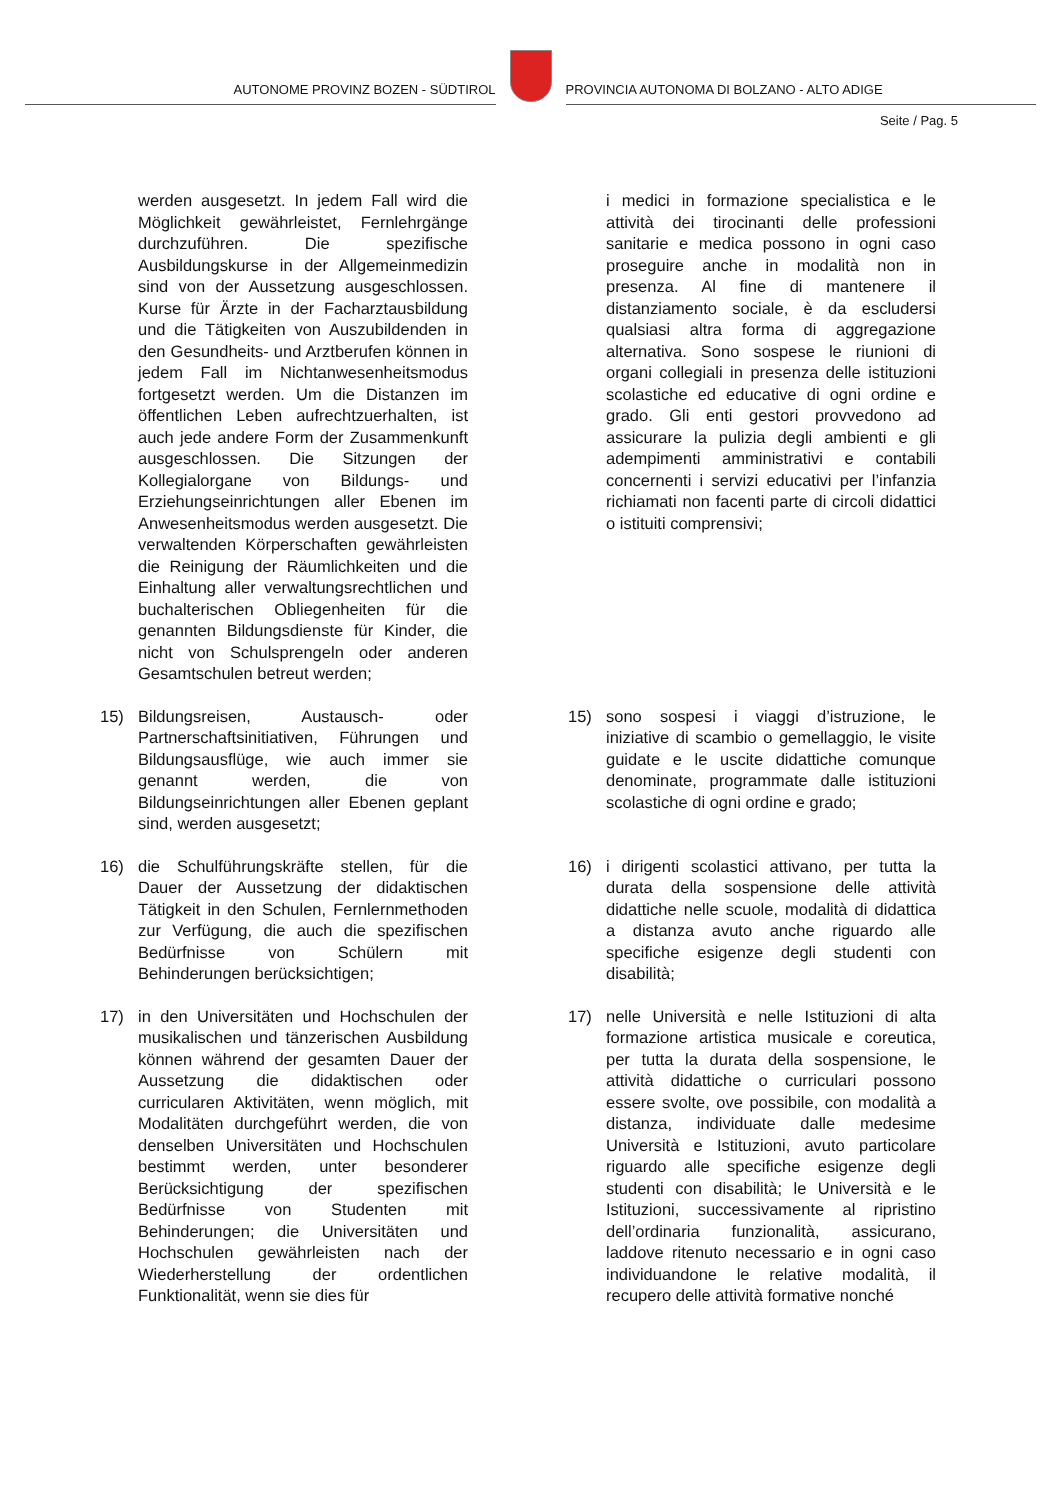AUTONOME PROVINZ BOZEN - SÜDTIROL
PROVINCIA AUTONOMA DI BOLZANO - ALTO ADIGE
Seite / Pag. 5
werden ausgesetzt. In jedem Fall wird die Möglichkeit gewährleistet, Fernlehrgänge durchzuführen. Die spezifische Ausbildungskurse in der Allgemeinmedizin sind von der Aussetzung ausgeschlossen. Kurse für Ärzte in der Facharztausbildung und die Tätigkeiten von Auszubildenden in den Gesundheits- und Arztberufen können in jedem Fall im Nichtanwesenheitsmodus fortgesetzt werden. Um die Distanzen im öffentlichen Leben aufrechtzuerhalten, ist auch jede andere Form der Zusammenkunft ausgeschlossen. Die Sitzungen der Kollegialorgane von Bildungs- und Erziehungseinrichtungen aller Ebenen im Anwesenheitsmodus werden ausgesetzt. Die verwaltenden Körperschaften gewährleisten die Reinigung der Räumlichkeiten und die Einhaltung aller verwaltungsrechtlichen und buchalterischen Obliegenheiten für die genannten Bildungsdienste für Kinder, die nicht von Schulsprengeln oder anderen Gesamtschulen betreut werden;
i medici in formazione specialistica e le attività dei tirocinanti delle professioni sanitarie e medica possono in ogni caso proseguire anche in modalità non in presenza. Al fine di mantenere il distanziamento sociale, è da escludersi qualsiasi altra forma di aggregazione alternativa. Sono sospese le riunioni di organi collegiali in presenza delle istituzioni scolastiche ed educative di ogni ordine e grado. Gli enti gestori provvedono ad assicurare la pulizia degli ambienti e gli adempimenti amministrativi e contabili concernenti i servizi educativi per l’infanzia richiamati non facenti parte di circoli didattici o istituiti comprensivi;
15) Bildungsreisen, Austausch- oder Partnerschaftsinitiativen, Führungen und Bildungsausflüge, wie auch immer sie genannt werden, die von Bildungseinrichtungen aller Ebenen geplant sind, werden ausgesetzt;
15) sono sospesi i viaggi d’istruzione, le iniziative di scambio o gemellaggio, le visite guidate e le uscite didattiche comunque denominate, programmate dalle istituzioni scolastiche di ogni ordine e grado;
16) die Schulführungskräfte stellen, für die Dauer der Aussetzung der didaktischen Tätigkeit in den Schulen, Fernlernmethoden zur Verfügung, die auch die spezifischen Bedürfnisse von Schülern mit Behinderungen berücksichtigen;
16) i dirigenti scolastici attivano, per tutta la durata della sospensione delle attività didattiche nelle scuole, modalità di didattica a distanza avuto anche riguardo alle specifiche esigenze degli studenti con disabilità;
17) in den Universitäten und Hochschulen der musikalischen und tänzerischen Ausbildung können während der gesamten Dauer der Aussetzung die didaktischen oder curricularen Aktivitäten, wenn möglich, mit Modalitäten durchgeführt werden, die von denselben Universitäten und Hochschulen bestimmt werden, unter besonderer Berücksichtigung der spezifischen Bedürfnisse von Studenten mit Behinderungen; die Universitäten und Hochschulen gewährleisten nach der Wiederherstellung der ordentlichen Funktionalität, wenn sie dies für
17) nelle Università e nelle Istituzioni di alta formazione artistica musicale e coreutica, per tutta la durata della sospensione, le attività didattiche o curriculari possono essere svolte, ove possibile, con modalità a distanza, individuate dalle medesime Università e Istituzioni, avuto particolare riguardo alle specifiche esigenze degli studenti con disabilità; le Università e le Istituzioni, successivamente al ripristino dell’ordinaria funzionalità, assicurano, laddove ritenuto necessario e in ogni caso individuandone le relative modalità, il recupero delle attività formative nonché